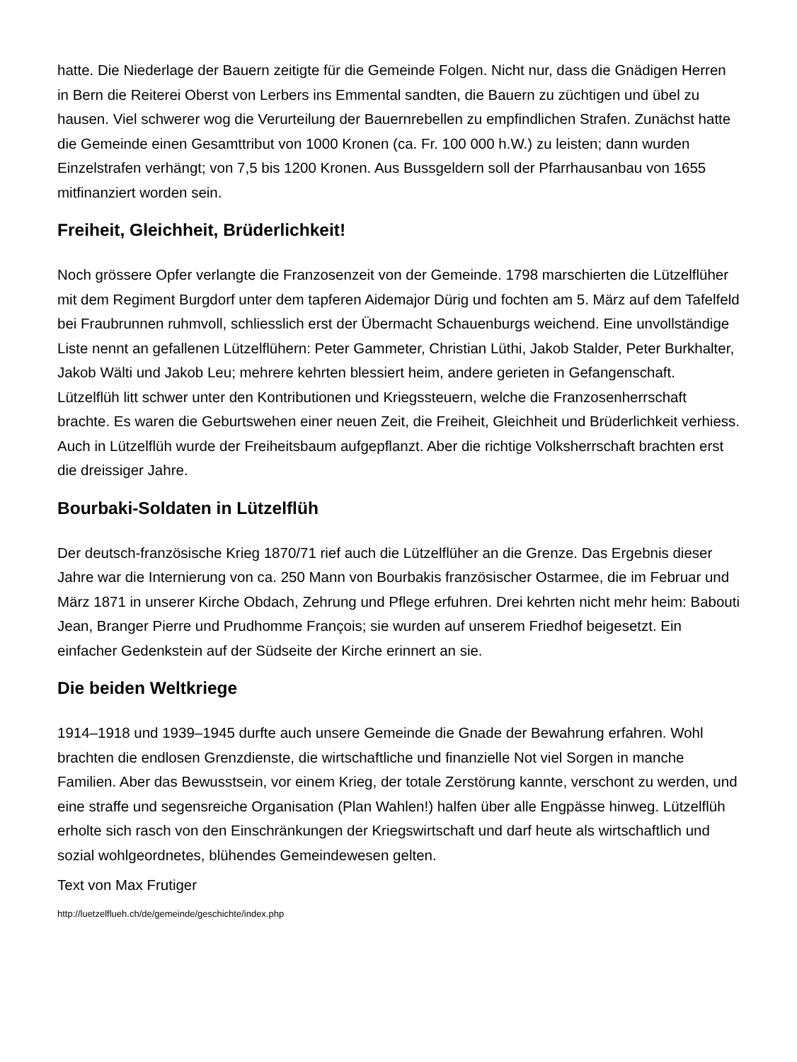hatte. Die Niederlage der Bauern zeitigte für die Gemeinde Folgen. Nicht nur, dass die Gnädigen Herren in Bern die Reiterei Oberst von Lerbers ins Emmental sandten, die Bauern zu züchtigen und übel zu hausen. Viel schwerer wog die Verurteilung der Bauernrebellen zu empfindlichen Strafen. Zunächst hatte die Gemeinde einen Gesamttribut von 1000 Kronen (ca. Fr. 100 000 h.W.) zu leisten; dann wurden Einzelstrafen verhängt; von 7,5 bis 1200 Kronen. Aus Bussgeldern soll der Pfarrhausanbau von 1655 mitfinanziert worden sein.
Freiheit, Gleichheit, Brüderlichkeit!
Noch grössere Opfer verlangte die Franzosenzeit von der Gemeinde. 1798 marschierten die Lützelflüher mit dem Regiment Burgdorf unter dem tapferen Aidemajor Dürig und fochten am 5. März auf dem Tafelfeld bei Fraubrunnen ruhmvoll, schliesslich erst der Übermacht Schauenburgs weichend. Eine unvollständige Liste nennt an gefallenen Lützelflühern: Peter Gammeter, Christian Lüthi, Jakob Stalder, Peter Burkhalter, Jakob Wälti und Jakob Leu; mehrere kehrten blessiert heim, andere gerieten in Gefangenschaft. Lützelflüh litt schwer unter den Kontributionen und Kriegssteuern, welche die Franzosenherrschaft brachte. Es waren die Geburtswehen einer neuen Zeit, die Freiheit, Gleichheit und Brüderlichkeit verhiess. Auch in Lützelflüh wurde der Freiheitsbaum aufgepflanzt. Aber die richtige Volksherrschaft brachten erst die dreissiger Jahre.
Bourbaki-Soldaten in Lützelflüh
Der deutsch-französische Krieg 1870/71 rief auch die Lützelflüher an die Grenze. Das Ergebnis dieser Jahre war die Internierung von ca. 250 Mann von Bourbakis französischer Ostarmee, die im Februar und März 1871 in unserer Kirche Obdach, Zehrung und Pflege erfuhren. Drei kehrten nicht mehr heim: Babouti Jean, Branger Pierre und Prudhomme François; sie wurden auf unserem Friedhof beigesetzt. Ein einfacher Gedenkstein auf der Südseite der Kirche erinnert an sie.
Die beiden Weltkriege
1914–1918 und 1939–1945 durfte auch unsere Gemeinde die Gnade der Bewahrung erfahren. Wohl brachten die endlosen Grenzdienste, die wirtschaftliche und finanzielle Not viel Sorgen in manche Familien. Aber das Bewusstsein, vor einem Krieg, der totale Zerstörung kannte, verschont zu werden, und eine straffe und segensreiche Organisation (Plan Wahlen!) halfen über alle Engpässe hinweg. Lützelflüh erholte sich rasch von den Einschränkungen der Kriegswirtschaft und darf heute als wirtschaftlich und sozial wohlgeordnetes, blühendes Gemeindewesen gelten.
Text von Max Frutiger
http://luetzelflueh.ch/de/gemeinde/geschichte/index.php